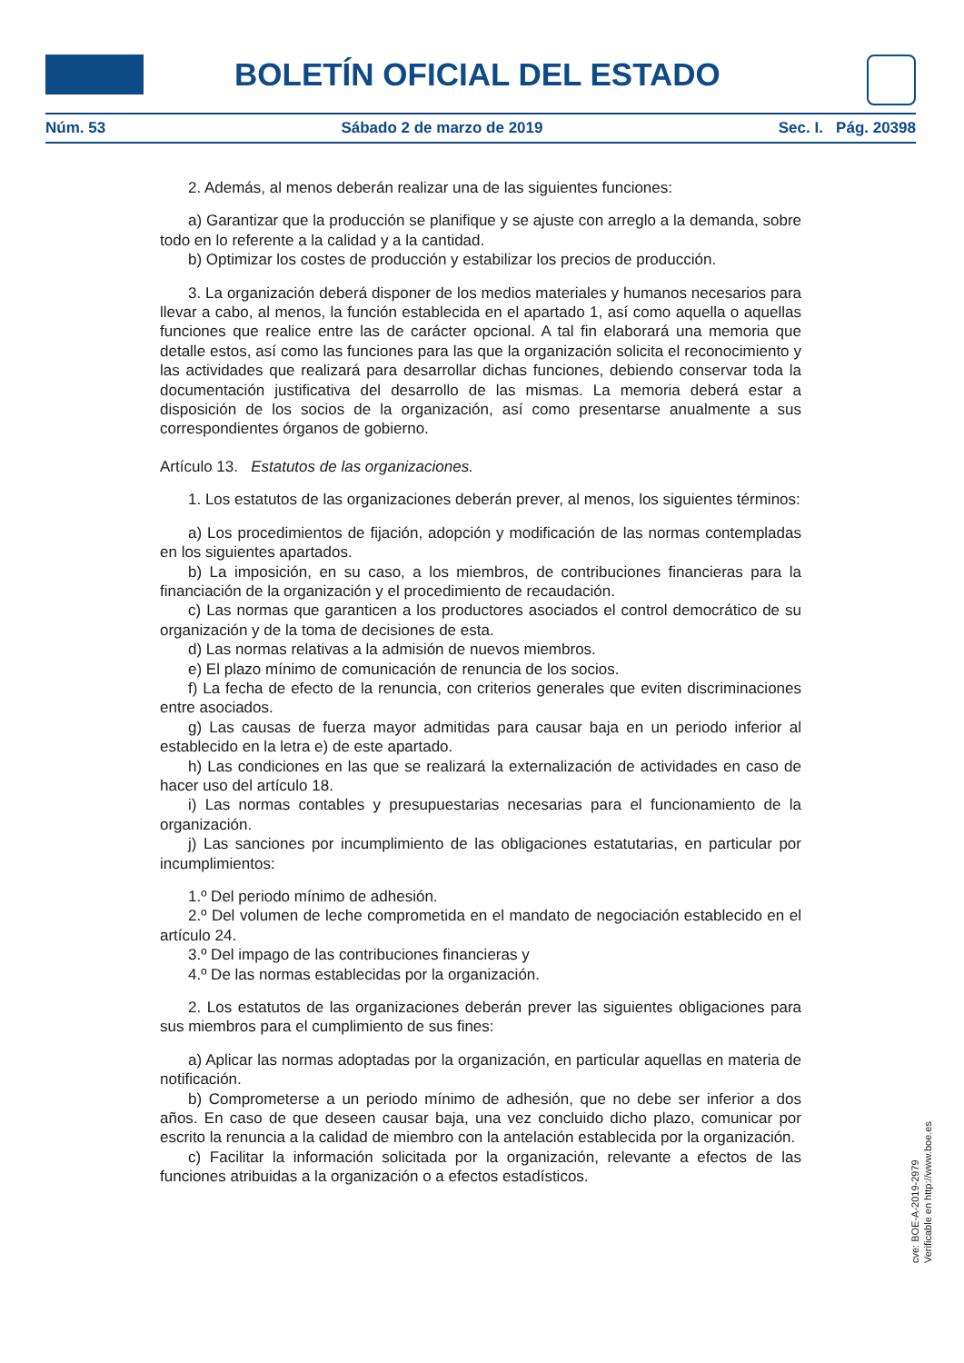BOLETÍN OFICIAL DEL ESTADO
Núm. 53 Sábado 2 de marzo de 2019 Sec. I. Pág. 20398
2. Además, al menos deberán realizar una de las siguientes funciones:
a) Garantizar que la producción se planifique y se ajuste con arreglo a la demanda, sobre todo en lo referente a la calidad y a la cantidad.
b) Optimizar los costes de producción y estabilizar los precios de producción.
3. La organización deberá disponer de los medios materiales y humanos necesarios para llevar a cabo, al menos, la función establecida en el apartado 1, así como aquella o aquellas funciones que realice entre las de carácter opcional. A tal fin elaborará una memoria que detalle estos, así como las funciones para las que la organización solicita el reconocimiento y las actividades que realizará para desarrollar dichas funciones, debiendo conservar toda la documentación justificativa del desarrollo de las mismas. La memoria deberá estar a disposición de los socios de la organización, así como presentarse anualmente a sus correspondientes órganos de gobierno.
Artículo 13. Estatutos de las organizaciones.
1. Los estatutos de las organizaciones deberán prever, al menos, los siguientes términos:
a) Los procedimientos de fijación, adopción y modificación de las normas contempladas en los siguientes apartados.
b) La imposición, en su caso, a los miembros, de contribuciones financieras para la financiación de la organización y el procedimiento de recaudación.
c) Las normas que garanticen a los productores asociados el control democrático de su organización y de la toma de decisiones de esta.
d) Las normas relativas a la admisión de nuevos miembros.
e) El plazo mínimo de comunicación de renuncia de los socios.
f) La fecha de efecto de la renuncia, con criterios generales que eviten discriminaciones entre asociados.
g) Las causas de fuerza mayor admitidas para causar baja en un periodo inferior al establecido en la letra e) de este apartado.
h) Las condiciones en las que se realizará la externalización de actividades en caso de hacer uso del artículo 18.
i) Las normas contables y presupuestarias necesarias para el funcionamiento de la organización.
j) Las sanciones por incumplimiento de las obligaciones estatutarias, en particular por incumplimientos:
1.º Del periodo mínimo de adhesión.
2.º Del volumen de leche comprometida en el mandato de negociación establecido en el artículo 24.
3.º Del impago de las contribuciones financieras y
4.º De las normas establecidas por la organización.
2. Los estatutos de las organizaciones deberán prever las siguientes obligaciones para sus miembros para el cumplimiento de sus fines:
a) Aplicar las normas adoptadas por la organización, en particular aquellas en materia de notificación.
b) Comprometerse a un periodo mínimo de adhesión, que no debe ser inferior a dos años. En caso de que deseen causar baja, una vez concluido dicho plazo, comunicar por escrito la renuncia a la calidad de miembro con la antelación establecida por la organización.
c) Facilitar la información solicitada por la organización, relevante a efectos de las funciones atribuidas a la organización o a efectos estadísticos.
cve: BOE-A-2019-2979
Verificable en http://www.boe.es